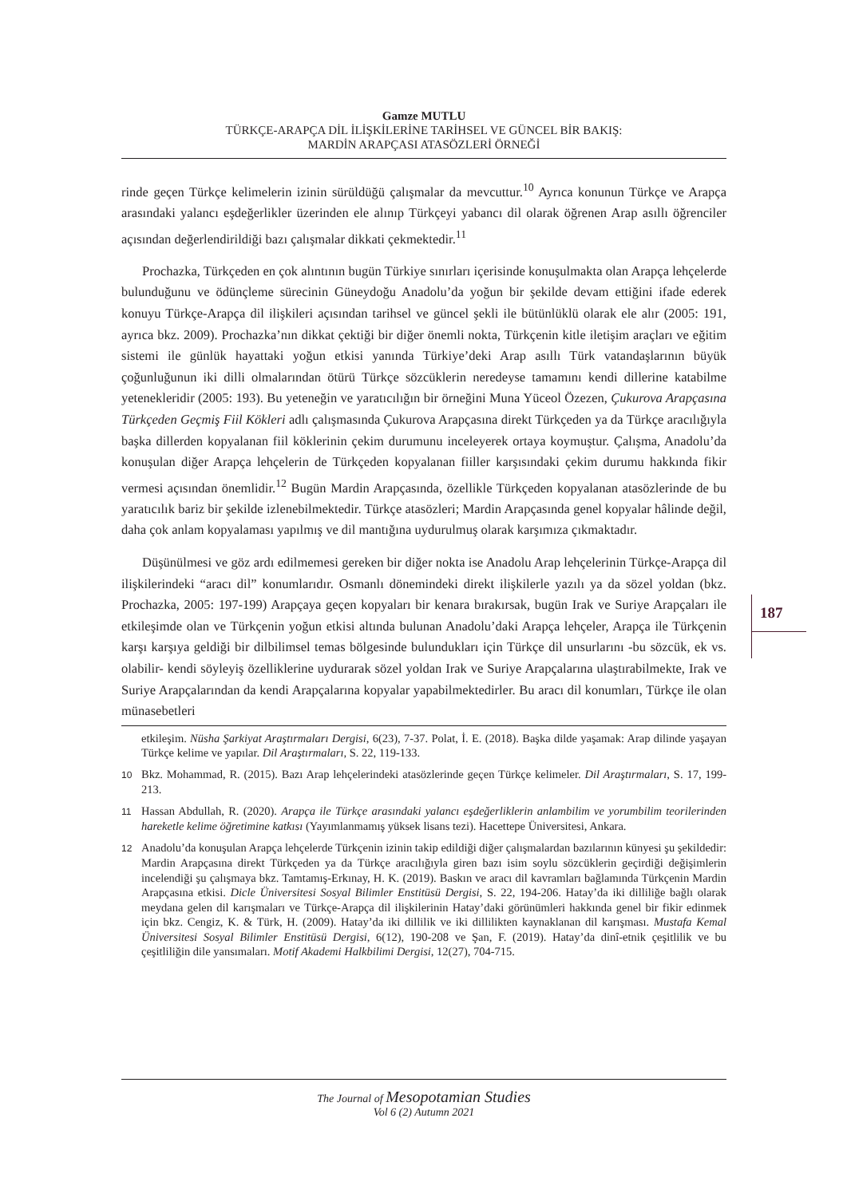Gamze MUTLU
TÜRKÇE-ARAPÇA DİL İLİŞKİLERİNE TARİHSEL VE GÜNCEL BİR BAKIŞ:
MARDİN ARAPÇASI ATASÖZLERİ ÖRNEĞİ
rinde geçen Türkçe kelimelerin izinin sürüldüğü çalışmalar da mevcuttur.<sup>10</sup> Ayrıca konunun Türkçe ve Arapça arasındaki yalancı eşdeğerlikler üzerinden ele alınıp Türkçeyi yabancı dil olarak öğrenen Arap asıllı öğrenciler açısından değerlendirildiği bazı çalışmalar dikkati çekmektedir.<sup>11</sup>
Prochazka, Türkçeden en çok alıntının bugün Türkiye sınırları içerisinde konuşulmakta olan Arapça lehçelerde bulunduğunu ve ödünçleme sürecinin Güneydoğu Anadolu’da yoğun bir şekilde devam ettiğini ifade ederek konuyu Türkçe-Arapça dil ilişkileri açısından tarihsel ve güncel şekli ile bütünlüklü olarak ele alır (2005: 191, ayrıca bkz. 2009). Prochazka’nın dikkat çektiği bir diğer önemli nokta, Türkçenin kitle iletişim araçları ve eğitim sistemi ile günlük hayattaki yoğun etkisi yanında Türkiye’deki Arap asıllı Türk vatandaşlarının büyük çoğunluğunun iki dilli olmalarından ötürü Türkçe sözcüklerin neredeyse tamamını kendi dillerine katabilme yetenekleridir (2005: 193). Bu yeteneğin ve yaratıcılığın bir örneğini Muna Yüceol Özezen, Çukurova Arapçasına Türkçeden Geçmiş Fiil Kökleri adlı çalışmasında Çukurova Arapçasına direkt Türkçeden ya da Türkçe aracılığıyla başka dillerden kopyalanan fiil köklerinin çekim durumunu inceleyerek ortaya koymuştur. Çalışma, Anadolu’da konuşulan diğer Arapça lehçelerin de Türkçeden kopyalanan fiiller karşısındaki çekim durumu hakkında fikir vermesi açısından önemlidir.<sup>12</sup> Bugün Mardin Arapçasında, özellikle Türkçeden kopyalanan atasözlerinde de bu yaratıcılık bariz bir şekilde izlenebilmektedir. Türkçe atasözleri; Mardin Arapçasında genel kopyalar hâlinde değil, daha çok anlam kopyalaması yapılmış ve dil mantığına uydurulmuş olarak karşımıza çıkmaktadır.
Düşünülmesi ve göz ardı edilmemesi gereken bir diğer nokta ise Anadolu Arap lehçelerinin Türkçe-Arapça dil ilişkilerindeki “aracı dil” konumlarıdır. Osmanlı dönemindeki direkt ilişkilerle yazılı ya da sözel yoldan (bkz. Prochazka, 2005: 197-199) Arapçaya geçen kopyaları bir kenara bırakırsak, bugün Irak ve Suriye Arapçaları ile etkileşimde olan ve Türkçenin yoğun etkisi altında bulunan Anadolu’daki Arapça lehçeler, Arapça ile Türkçenin karşı karşıya geldiği bir dilbilimsel temas bölgesinde bulundukları için Türkçe dil unsurlarını -bu sözcük, ek vs. olabilir- kendi söyleyiş özelliklerine uydurarak sözel yoldan Irak ve Suriye Arapçalarına ulaştırabilmekte, Irak ve Suriye Arapçalarından da kendi Arapçalarına kopyalar yapabilmektedirler. Bu aracı dil konumları, Türkçe ile olan münasebetleri
etkileşim. Nüsha Şarkiyat Araştırmaları Dergisi, 6(23), 7-37. Polat, İ. E. (2018). Başka dilde yaşamak: Arap dilinde yaşayan Türkçe kelime ve yapılar. Dil Araştırmaları, S. 22, 119-133.
10 Bkz. Mohammad, R. (2015). Bazı Arap lehçelerindeki atasözlerinde geçen Türkçe kelimeler. Dil Araştırmaları, S. 17, 199-213.
11 Hassan Abdullah, R. (2020). Arapça ile Türkçe arasındaki yalancı eşdeğerliklerin anlambilim ve yorumbilim teorilerinden hareketle kelime öğretimine katkısı (Yayımlanmamış yüksek lisans tezi). Hacettepe Üniversitesi, Ankara.
12 Anadolu’da konuşulan Arapça lehçelerde Türkçenin izinin takip edildiği diğer çalışmalardan bazılarının künyesi şu şekildedir: Mardin Arapçasına direkt Türkçeden ya da Türkçe aracılığıyla giren bazı isim soylu sözcüklerin geçirdiği değişimlerin incelendiği şu çalışmaya bkz. Tamtamış-Erkınay, H. K. (2019). Baskın ve aracı dil kavramları bağlamında Türkçenin Mardin Arapçasına etkisi. Dicle Üniversitesi Sosyal Bilimler Enstitüsü Dergisi, S. 22, 194-206. Hatay’da iki dilliliğe bağlı olarak meydana gelen dil karışmaları ve Türkçe-Arapça dil ilişkilerinin Hatay’daki görünümleri hakkında genel bir fikir edinmek için bkz. Cengiz, K. & Türk, H. (2009). Hatay’da iki dillilik ve iki dillilikten kaynaklanan dil karışması. Mustafa Kemal Üniversitesi Sosyal Bilimler Enstitüsü Dergisi, 6(12), 190-208 ve Şan, F. (2019). Hatay’da dinî-etnik çeşitlilik ve bu çeşitliliğin dile yansımaları. Motif Akademi Halkbilimi Dergisi, 12(27), 704-715.
187
The Journal of Mesopotamian Studies
Vol 6 (2) Autumn 2021